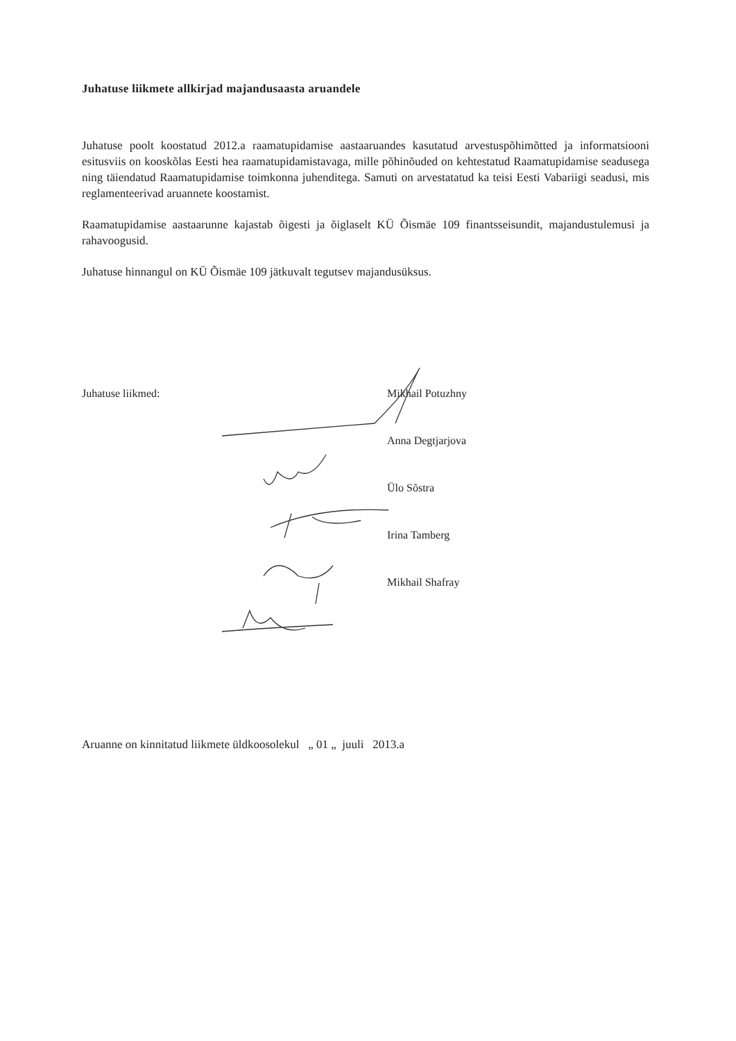Juhatuse liikmete allkirjad majandusaasta aruandele
Juhatuse poolt koostatud 2012.a raamatupidamise aastaaruandes kasutatud arvestuspõhimõtted ja informatsiooni esitusviis on kooskõlas Eesti hea raamatupidamistavaga, mille põhinõuded on kehtestatud Raamatupidamise seadusega ning täiendatud Raamatupidamise toimkonna juhenditega. Samuti on arvestatatud ka teisi Eesti Vabariigi seadusi, mis reglamenteerivad aruannete koostamist.
Raamatupidamise aastaarunne kajastab õigesti ja õiglaselt KÜ Õismäe 109 finantsseisundit, majandustulemusi ja rahavoogusid.
Juhatuse hinnangul on KÜ Õismäe 109 jätkuvalt tegutsev majandusüksus.
Juhatuse liikmed: Mikhail Potuzhny
Anna Degtjarjova
Ülo Sõstra
Irina Tamberg
Mikhail Shafray
Aruanne on kinnitatud liikmete üldkoosolekul „ 01 „ juuli 2013.a